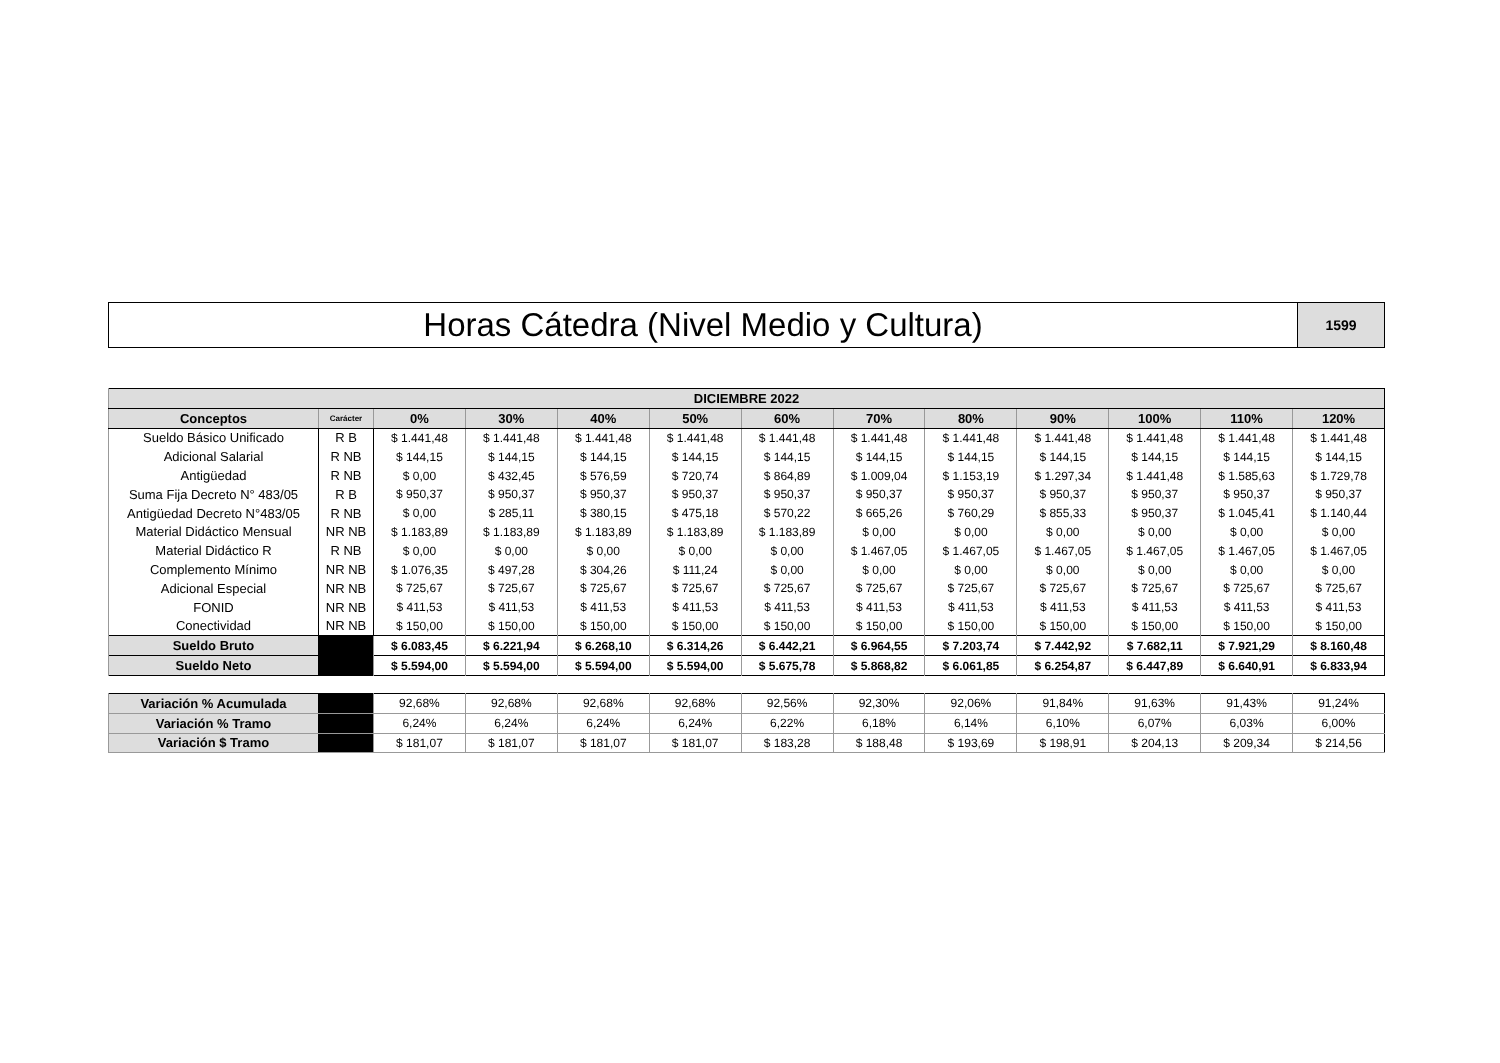Horas Cátedra (Nivel Medio y Cultura)
1599
| DICIEMBRE 2022 | | | | | | | | | | | | |
| --- | --- | --- | --- | --- | --- | --- | --- | --- | --- | --- | --- | --- |
| Conceptos | Carácter | 0% | 30% | 40% | 50% | 60% | 70% | 80% | 90% | 100% | 110% | 120% |
| Sueldo Básico Unificado | R B | $ 1.441,48 | $ 1.441,48 | $ 1.441,48 | $ 1.441,48 | $ 1.441,48 | $ 1.441,48 | $ 1.441,48 | $ 1.441,48 | $ 1.441,48 | $ 1.441,48 | $ 1.441,48 |
| Adicional Salarial | R NB | $ 144,15 | $ 144,15 | $ 144,15 | $ 144,15 | $ 144,15 | $ 144,15 | $ 144,15 | $ 144,15 | $ 144,15 | $ 144,15 | $ 144,15 |
| Antigüedad | R NB | $ 0,00 | $ 432,45 | $ 576,59 | $ 720,74 | $ 864,89 | $ 1.009,04 | $ 1.153,19 | $ 1.297,34 | $ 1.441,48 | $ 1.585,63 | $ 1.729,78 |
| Suma Fija Decreto N° 483/05 | R B | $ 950,37 | $ 950,37 | $ 950,37 | $ 950,37 | $ 950,37 | $ 950,37 | $ 950,37 | $ 950,37 | $ 950,37 | $ 950,37 | $ 950,37 |
| Antigüedad Decreto N°483/05 | R NB | $ 0,00 | $ 285,11 | $ 380,15 | $ 475,18 | $ 570,22 | $ 665,26 | $ 760,29 | $ 855,33 | $ 950,37 | $ 1.045,41 | $ 1.140,44 |
| Material Didáctico Mensual | NR NB | $ 1.183,89 | $ 1.183,89 | $ 1.183,89 | $ 1.183,89 | $ 1.183,89 | $ 0,00 | $ 0,00 | $ 0,00 | $ 0,00 | $ 0,00 | $ 0,00 |
| Material Didáctico R | R NB | $ 0,00 | $ 0,00 | $ 0,00 | $ 0,00 | $ 0,00 | $ 1.467,05 | $ 1.467,05 | $ 1.467,05 | $ 1.467,05 | $ 1.467,05 | $ 1.467,05 |
| Complemento Mínimo | NR NB | $ 1.076,35 | $ 497,28 | $ 304,26 | $ 111,24 | $ 0,00 | $ 0,00 | $ 0,00 | $ 0,00 | $ 0,00 | $ 0,00 | $ 0,00 |
| Adicional Especial | NR NB | $ 725,67 | $ 725,67 | $ 725,67 | $ 725,67 | $ 725,67 | $ 725,67 | $ 725,67 | $ 725,67 | $ 725,67 | $ 725,67 | $ 725,67 |
| FONID | NR NB | $ 411,53 | $ 411,53 | $ 411,53 | $ 411,53 | $ 411,53 | $ 411,53 | $ 411,53 | $ 411,53 | $ 411,53 | $ 411,53 | $ 411,53 |
| Conectividad | NR NB | $ 150,00 | $ 150,00 | $ 150,00 | $ 150,00 | $ 150,00 | $ 150,00 | $ 150,00 | $ 150,00 | $ 150,00 | $ 150,00 | $ 150,00 |
| Sueldo Bruto | | $ 6.083,45 | $ 6.221,94 | $ 6.268,10 | $ 6.314,26 | $ 6.442,21 | $ 6.964,55 | $ 7.203,74 | $ 7.442,92 | $ 7.682,11 | $ 7.921,29 | $ 8.160,48 |
| Sueldo Neto | | $ 5.594,00 | $ 5.594,00 | $ 5.594,00 | $ 5.594,00 | $ 5.675,78 | $ 5.868,82 | $ 6.061,85 | $ 6.254,87 | $ 6.447,89 | $ 6.640,91 | $ 6.833,94 |
| Variación % Acumulada | | 92,68% | 92,68% | 92,68% | 92,68% | 92,56% | 92,30% | 92,06% | 91,84% | 91,63% | 91,43% | 91,24% |
| Variación % Tramo | | 6,24% | 6,24% | 6,24% | 6,24% | 6,22% | 6,18% | 6,14% | 6,10% | 6,07% | 6,03% | 6,00% |
| Variación $ Tramo | | $ 181,07 | $ 181,07 | $ 181,07 | $ 181,07 | $ 183,28 | $ 188,48 | $ 193,69 | $ 198,91 | $ 204,13 | $ 209,34 | $ 214,56 |